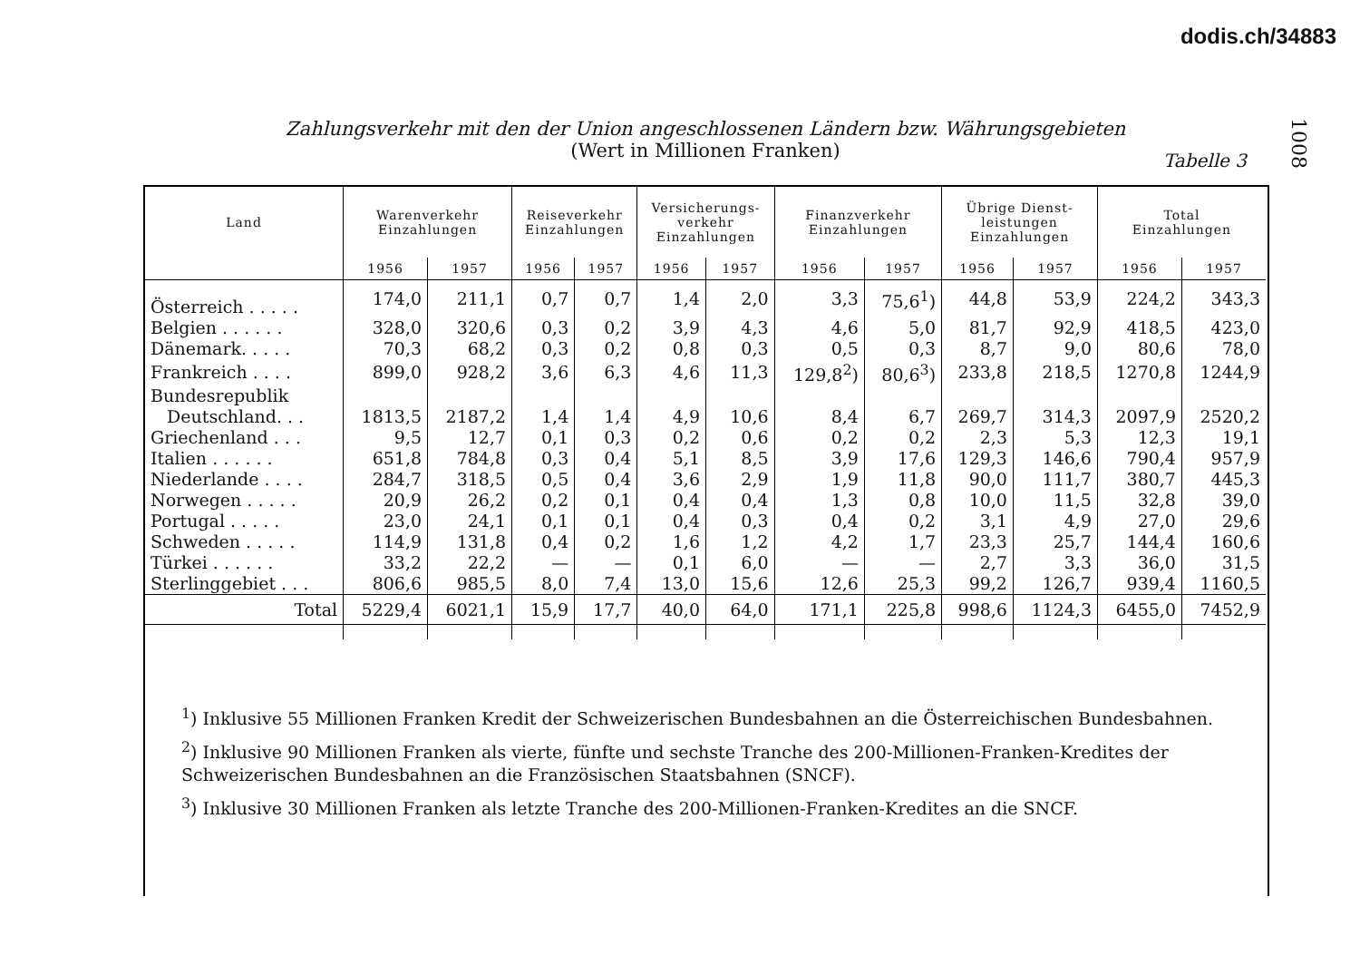dodis.ch/34883
1008
Zahlungsverkehr mit den der Union angeschlossenen Ländern bzw. Währungsgebieten
(Wert in Millionen Franken)
Tabelle 3
| Land | Warenverkehr Einzahlungen | | Reiseverkehr Einzahlungen | | Versicherungs- verkehr Einzahlungen | | Finanzverkehr Einzahlungen | | Übrige Dienst- leistungen Einzahlungen | | Total Einzahlungen | |
| --- | --- | --- | --- | --- | --- | --- | --- | --- | --- | --- | --- | --- |
| | 1956 | 1957 | 1956 | 1957 | 1956 | 1957 | 1956 | 1957 | 1956 | 1957 | 1956 | 1957 |
| Österreich . . . . . | 174,0 | 211,1 | 0,7 | 0,7 | 1,4 | 2,0 | 3,3 | 75,6<sup>1</sup>) | 44,8 | 53,9 | 224,2 | 343,3 |
| Belgien . . . . . . | 328,0 | 320,6 | 0,3 | 0,2 | 3,9 | 4,3 | 4,6 | 5,0 | 81,7 | 92,9 | 418,5 | 423,0 |
| Dänemark. . . . . | 70,3 | 68,2 | 0,3 | 0,2 | 0,8 | 0,3 | 0,5 | 0,3 | 8,7 | 9,0 | 80,6 | 78,0 |
| Frankreich . . . . | 899,0 | 928,2 | 3,6 | 6,3 | 4,6 | 11,3 | 129,8<sup>2</sup>) | 80,6<sup>3</sup>) | 233,8 | 218,5 | 1270,8 | 1244,9 |
| Bundesrepublik | | | | | | | | | | | | |
| Deutschland. . . | 1813,5 | 2187,2 | 1,4 | 1,4 | 4,9 | 10,6 | 8,4 | 6,7 | 269,7 | 314,3 | 2097,9 | 2520,2 |
| Griechenland . . . | 9,5 | 12,7 | 0,1 | 0,3 | 0,2 | 0,6 | 0,2 | 0,2 | 2,3 | 5,3 | 12,3 | 19,1 |
| Italien . . . . . . | 651,8 | 784,8 | 0,3 | 0,4 | 5,1 | 8,5 | 3,9 | 17,6 | 129,3 | 146,6 | 790,4 | 957,9 |
| Niederlande . . . . | 284,7 | 318,5 | 0,5 | 0,4 | 3,6 | 2,9 | 1,9 | 11,8 | 90,0 | 111,7 | 380,7 | 445,3 |
| Norwegen . . . . . | 20,9 | 26,2 | 0,2 | 0,1 | 0,4 | 0,4 | 1,3 | 0,8 | 10,0 | 11,5 | 32,8 | 39,0 |
| Portugal . . . . . | 23,0 | 24,1 | 0,1 | 0,1 | 0,4 | 0,3 | 0,4 | 0,2 | 3,1 | 4,9 | 27,0 | 29,6 |
| Schweden . . . . . | 114,9 | 131,8 | 0,4 | 0,2 | 1,6 | 1,2 | 4,2 | 1,7 | 23,3 | 25,7 | 144,4 | 160,6 |
| Türkei . . . . . . | 33,2 | 22,2 | — | — | 0,1 | 6,0 | — | — | 2,7 | 3,3 | 36,0 | 31,5 |
| Sterlinggebiet . . . | 806,6 | 985,5 | 8,0 | 7,4 | 13,0 | 15,6 | 12,6 | 25,3 | 99,2 | 126,7 | 939,4 | 1160,5 |
| Total | 5229,4 | 6021,1 | 15,9 | 17,7 | 40,0 | 64,0 | 171,1 | 225,8 | 998,6 | 1124,3 | 6455,0 | 7452,9 |
<sup>1</sup>) Inklusive 55 Millionen Franken Kredit der Schweizerischen Bundesbahnen an die Österreichischen Bundesbahnen.
<sup>2</sup>) Inklusive 90 Millionen Franken als vierte, fünfte und sechste Tranche des 200-Millionen-Franken-Kredites der Schweizerischen Bundesbahnen an die Französischen Staatsbahnen (SNCF).
<sup>3</sup>) Inklusive 30 Millionen Franken als letzte Tranche des 200-Millionen-Franken-Kredites an die SNCF.